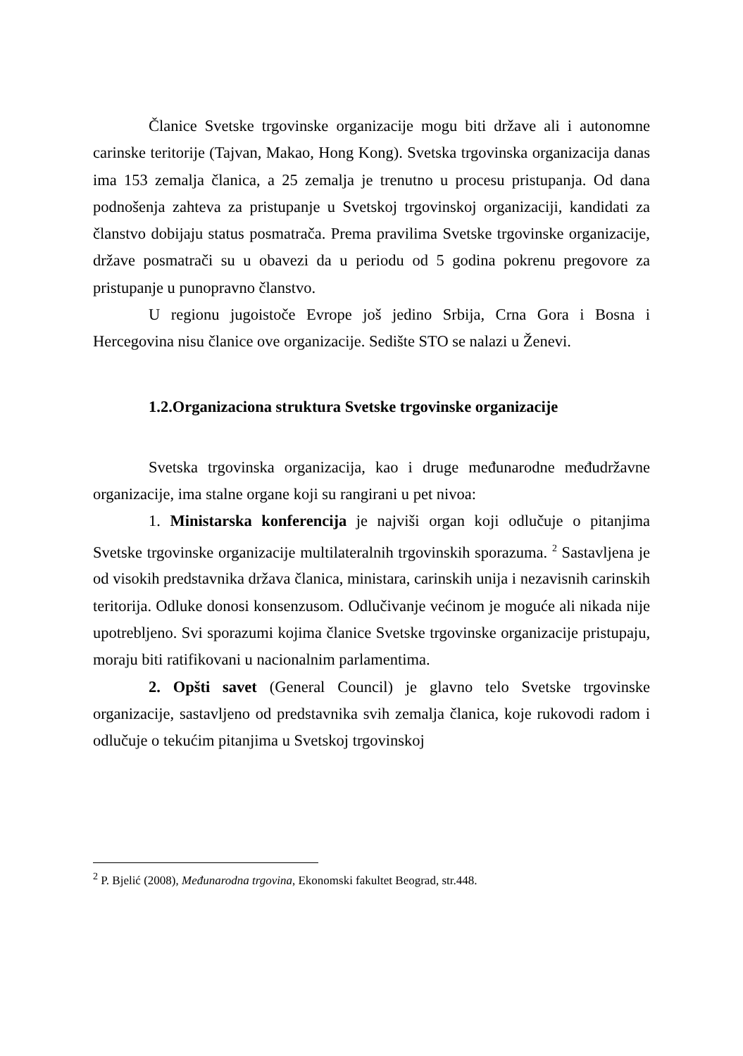Članice Svetske trgovinske organizacije mogu biti države ali i autonomne carinske teritorije (Tajvan, Makao, Hong Kong). Svetska trgovinska organizacija danas ima 153 zemalja članica, a 25 zemalja je trenutno u procesu pristupanja. Od dana podnošenja zahteva za pristupanje u Svetskoj trgovinskoj organizaciji, kandidati za članstvo dobijaju status posmatrača. Prema pravilima Svetske trgovinske organizacije, države posmatrači su u obavezi da u periodu od 5 godina pokrenu pregovore za pristupanje u punopravno članstvo.
U regionu jugoistoče Evrope još jedino Srbija, Crna Gora i Bosna i Hercegovina nisu članice ove organizacije. Sedište STO se nalazi u Ženevi.
1.2.Organizaciona struktura Svetske trgovinske organizacije
Svetska trgovinska organizacija, kao i druge međunarodne međudržavne organizacije, ima stalne organe koji su rangirani u pet nivoa:
1. Ministarska konferencija je najviši organ koji odlučuje o pitanjima Svetske trgovinske organizacije multilateralnih trgovinskih sporazuma. <sup>2</sup> Sastavljena je od visokih predstavnika država članica, ministara, carinskih unija i nezavisnih carinskih teritorija. Odluke donosi konsenzusom. Odlučivanje većinom je moguće ali nikada nije upotrebljeno. Svi sporazumi kojima članice Svetske trgovinske organizacije pristupaju, moraju biti ratifikovani u nacionalnim parlamentima.
2. Opšti savet (General Council) je glavno telo Svetske trgovinske organizacije, sastavljeno od predstavnika svih zemalja članica, koje rukovodi radom i odlučuje o tekućim pitanjima u Svetskoj trgovinskoj
<sup>2</sup> P. Bjelić (2008), Međunarodna trgovina, Ekonomski fakultet Beograd, str.448.